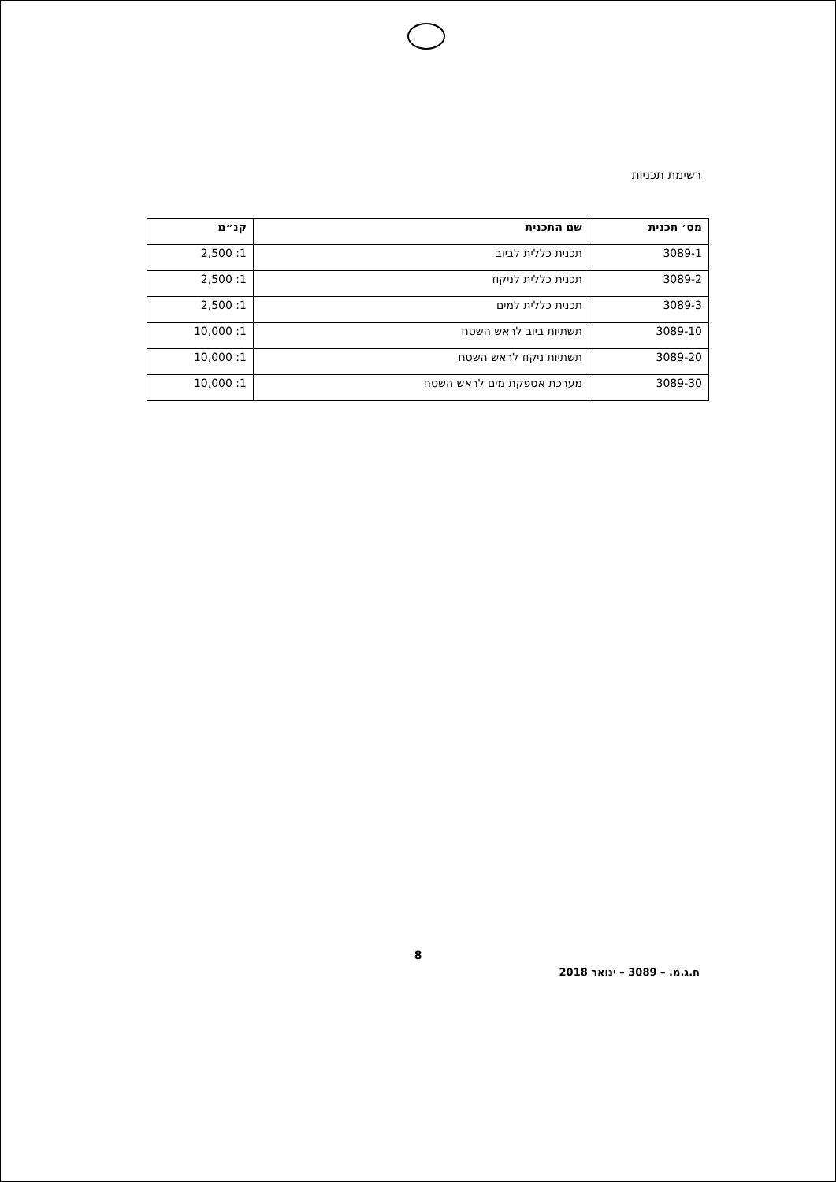רשימת תכניות
| מס׳ תכנית | שם התכנית | קנ״מ |
| --- | --- | --- |
| 3089-1 | תכנית כללית לביוב | 1: 2,500 |
| 3089-2 | תכנית כללית לניקוז | 1: 2,500 |
| 3089-3 | תכנית כללית למים | 1: 2,500 |
| 3089-10 | תשתיות ביוב לראש השטח | 1: 10,000 |
| 3089-20 | תשתיות ניקוז לראש השטח | 1: 10,000 |
| 3089-30 | מערכת אספקת מים לראש השטח | 1: 10,000 |
8
ח.ג.מ. – 3089 – ינואר 2018